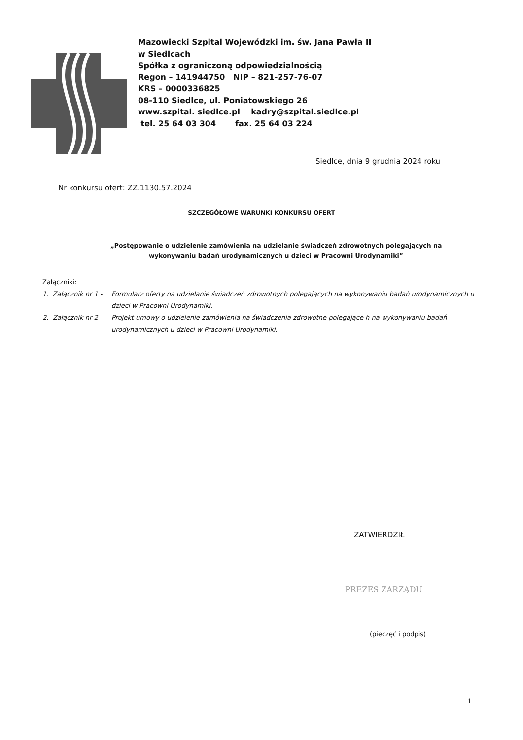Mazowiecki Szpital Wojewódzki im. św. Jana Pawła II
w Siedlcach
Spółka z ograniczoną odpowiedzialnością
Regon – 141944750 NIP – 821-257-76-07
KRS – 0000336825
08-110 Siedlce, ul. Poniatowskiego 26
www.szpital. siedlce.pl kadry@szpital.siedlce.pl
tel. 25 64 03 304 fax. 25 64 03 224
Siedlce, dnia 9 grudnia 2024 roku
Nr konkursu ofert: ZZ.1130.57.2024
SZCZEGÓŁOWE WARUNKI KONKURSU OFERT
„Postępowanie o udzielenie zamówienia na udzielanie świadczeń zdrowotnych polegających na wykonywaniu badań urodynamicznych u dzieci w Pracowni Urodynamiki”
Załączniki:
1. Załącznik nr 1 - Formularz oferty na udzielanie świadczeń zdrowotnych polegających na wykonywaniu badań urodynamicznych u dzieci w Pracowni Urodynamiki.
2. Załącznik nr 2 - Projekt umowy o udzielenie zamówienia na świadczenia zdrowotne polegające h na wykonywaniu badań urodynamicznych u dzieci w Pracowni Urodynamiki.
ZATWIERDZIŁ
PREZES ZARZĄDU
(pieczęć i podpis)
1